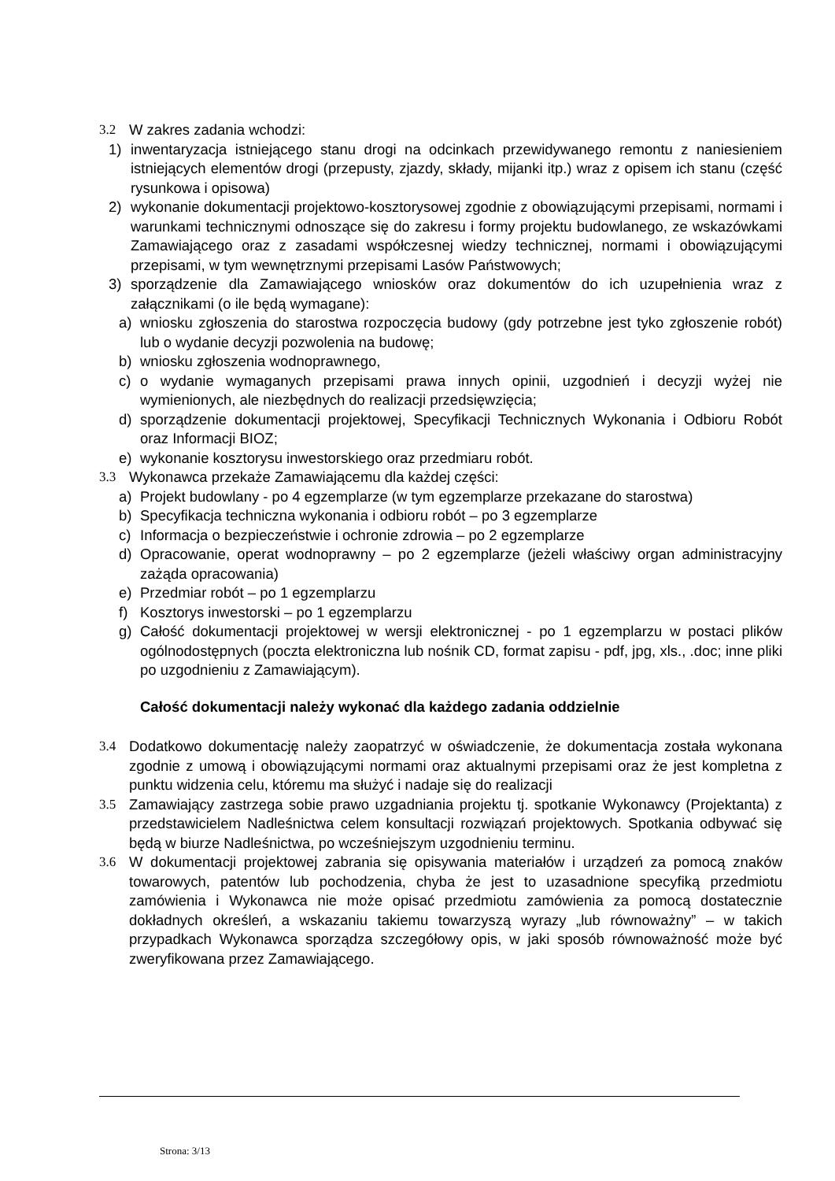3.2 W zakres zadania wchodzi:
1) inwentaryzacja istniejącego stanu drogi na odcinkach przewidywanego remontu z naniesieniem istniejących elementów drogi (przepusty, zjazdy, składy, mijanki itp.) wraz z opisem ich stanu (część rysunkowa i opisowa)
2) wykonanie dokumentacji projektowo-kosztorysowej zgodnie z obowiązującymi przepisami, normami i warunkami technicznymi odnoszące się do zakresu i formy projektu budowlanego, ze wskazówkami Zamawiającego oraz z zasadami współczesnej wiedzy technicznej, normami i obowiązującymi przepisami, w tym wewnętrznymi przepisami Lasów Państwowych;
3) sporządzenie dla Zamawiającego wniosków oraz dokumentów do ich uzupełnienia wraz z załącznikami (o ile będą wymagane):
a) wniosku zgłoszenia do starostwa rozpoczęcia budowy (gdy potrzebne jest tyko zgłoszenie robót) lub o wydanie decyzji pozwolenia na budowę;
b) wniosku zgłoszenia wodnoprawnego,
c) o wydanie wymaganych przepisami prawa innych opinii, uzgodnień i decyzji wyżej nie wymienionych, ale niezbędnych do realizacji przedsięwzięcia;
d) sporządzenie dokumentacji projektowej, Specyfikacji Technicznych Wykonania i Odbioru Robót oraz Informacji BIOZ;
e) wykonanie kosztorysu inwestorskiego oraz przedmiaru robót.
3.3 Wykonawca przekaże Zamawiającemu dla każdej części:
a) Projekt budowlany - po 4 egzemplarze (w tym egzemplarze przekazane do starostwa)
b) Specyfikacja techniczna wykonania i odbioru robót – po 3 egzemplarze
c) Informacja o bezpieczeństwie i ochronie zdrowia – po 2 egzemplarze
d) Opracowanie, operat wodnoprawny – po 2 egzemplarze (jeżeli właściwy organ administracyjny zażąda opracowania)
e) Przedmiar robót – po 1 egzemplarzu
f) Kosztorys inwestorski – po 1 egzemplarzu
g) Całość dokumentacji projektowej w wersji elektronicznej - po 1 egzemplarzu w postaci plików ogólnodostępnych (poczta elektroniczna lub nośnik CD, format zapisu - pdf, jpg, xls., .doc; inne pliki po uzgodnieniu z Zamawiającym).
Całość dokumentacji należy wykonać dla każdego zadania oddzielnie
3.4 Dodatkowo dokumentację należy zaopatrzyć w oświadczenie, że dokumentacja została wykonana zgodnie z umową i obowiązującymi normami oraz aktualnymi przepisami oraz że jest kompletna z punktu widzenia celu, któremu ma służyć i nadaje się do realizacji
3.5 Zamawiający zastrzega sobie prawo uzgadniania projektu tj. spotkanie Wykonawcy (Projektanta) z przedstawicielem Nadleśnictwa celem konsultacji rozwiązań projektowych. Spotkania odbywać się będą w biurze Nadleśnictwa, po wcześniejszym uzgodnieniu terminu.
3.6 W dokumentacji projektowej zabrania się opisywania materiałów i urządzeń za pomocą znaków towarowych, patentów lub pochodzenia, chyba że jest to uzasadnione specyfiką przedmiotu zamówienia i Wykonawca nie może opisać przedmiotu zamówienia za pomocą dostatecznie dokładnych określeń, a wskazaniu takiemu towarzyszą wyrazy „lub równoważny” – w takich przypadkach Wykonawca sporządza szczegółowy opis, w jaki sposób równoważność może być zweryfikowana przez Zamawiającego.
Strona: 3/13